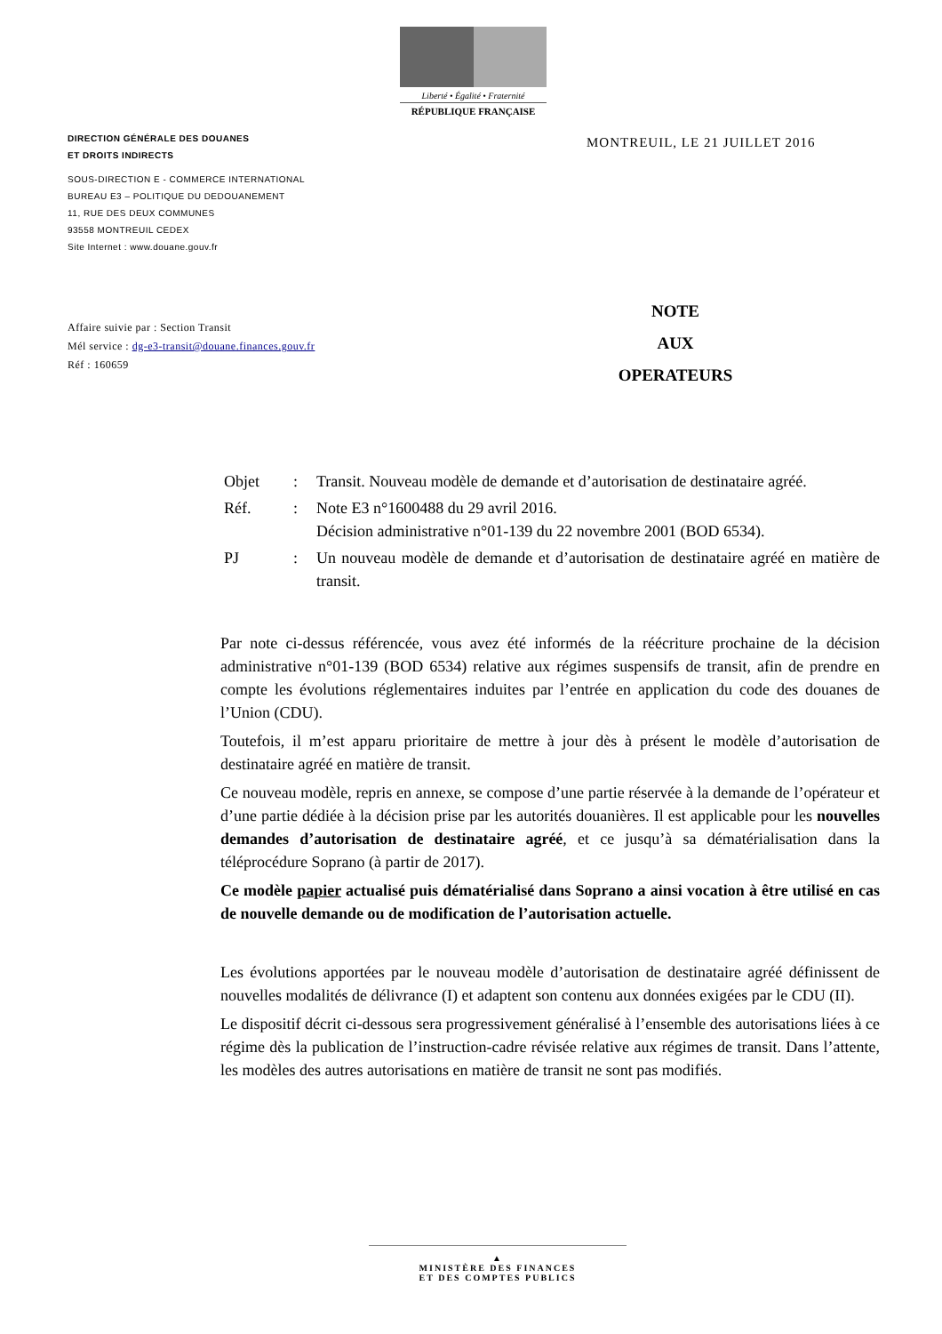Liberté • Égalité • Fraternité
RÉPUBLIQUE FRANÇAISE
DIRECTION GÉNÉRALE DES DOUANES
ET DROITS INDIRECTS
SOUS-DIRECTION E - COMMERCE INTERNATIONAL
BUREAU E3 – POLITIQUE DU DEDOUANEMENT
11, RUE DES DEUX COMMUNES
93558 MONTREUIL CEDEX
Site Internet : www.douane.gouv.fr
MONTREUIL, LE 21 JUILLET 2016
Affaire suivie par : Section Transit
Mél service : dg-e3-transit@douane.finances.gouv.fr
Réf : 160659
NOTE
AUX
OPERATEURS
| Objet | : | Transit. Nouveau modèle de demande et d’autorisation de destinataire agréé. |
| Réf. | : | Note E3 n°1600488 du 29 avril 2016. Décision administrative n°01-139 du 22 novembre 2001 (BOD 6534). |
| PJ | : | Un nouveau modèle de demande et d’autorisation de destinataire agréé en matière de transit. |
Par note ci-dessus référencée, vous avez été informés de la réécriture prochaine de la décision administrative n°01-139 (BOD 6534) relative aux régimes suspensifs de transit, afin de prendre en compte les évolutions réglementaires induites par l’entrée en application du code des douanes de l’Union (CDU).
Toutefois, il m’est apparu prioritaire de mettre à jour dès à présent le modèle d’autorisation de destinataire agréé en matière de transit.
Ce nouveau modèle, repris en annexe, se compose d’une partie réservée à la demande de l’opérateur et d’une partie dédiée à la décision prise par les autorités douanières. Il est applicable pour les nouvelles demandes d’autorisation de destinataire agréé, et ce jusqu’à sa dématérialisation dans la téléprocédure Soprano (à partir de 2017).
Ce modèle papier actualisé puis dématérialisé dans Soprano a ainsi vocation à être utilisé en cas de nouvelle demande ou de modification de l’autorisation actuelle.
Les évolutions apportées par le nouveau modèle d’autorisation de destinataire agréé définissent de nouvelles modalités de délivrance (I) et adaptent son contenu aux données exigées par le CDU (II).
Le dispositif décrit ci-dessous sera progressivement généralisé à l’ensemble des autorisations liées à ce régime dès la publication de l’instruction-cadre révisée relative aux régimes de transit. Dans l’attente, les modèles des autres autorisations en matière de transit ne sont pas modifiés.
▲
MINISTÈRE DES FINANCES
ET DES COMPTES PUBLICS